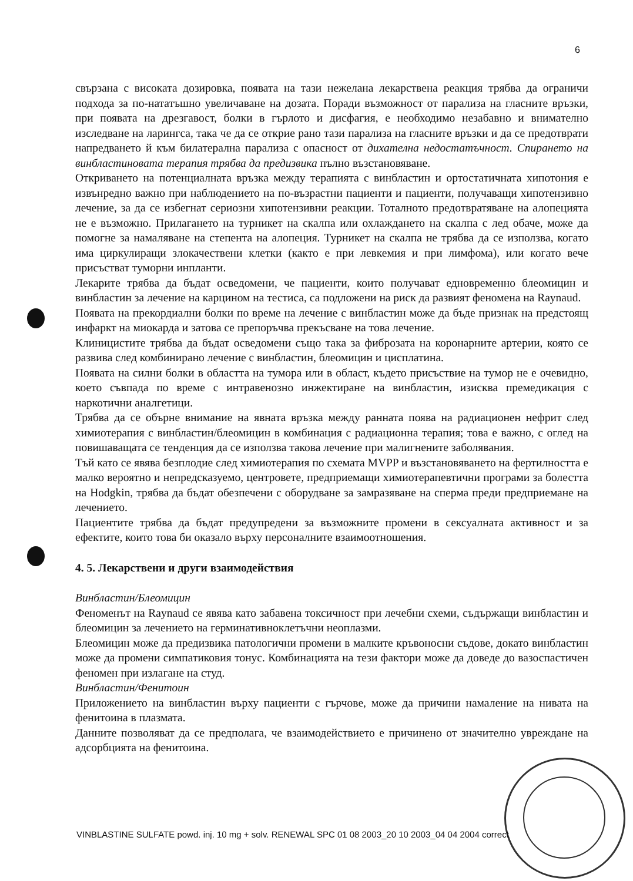6
свързана с високата дозировка, появата на тази нежелана лекарствена реакция трябва да ограничи подхода за по-нататъшно увеличаване на дозата. Поради възможност от парализа на гласните връзки, при появата на дрезгавост, болки в гърлото и дисфагия, е необходимо незабавно и внимателно изследване на ларингса, така че да се открие рано тази парализа на гласните връзки и да се предотврати напредването й към билатерална парализа с опасност от дихателна недостатъчност. Спирането на винбластиновата терапия трябва да предизвика пълно възстановяване.
Откриването на потенциалната връзка между терапията с винбластин и ортостатичната хипотония е извънредно важно при наблюдението на по-възрастни пациенти и пациенти, получаващи хипотензивно лечение, за да се избегнат сериозни хипотензивни реакции. Тоталното предотвратяване на алопецията не е възможно. Прилагането на турникет на скалпа или охлаждането на скалпа с лед обаче, може да помогне за намаляване на степента на алопеция. Турникет на скалпа не трябва да се използва, когато има циркулиращи злокачествени клетки (както е при левкемия и при лимфома), или когато вече присъстват туморни инпланти.
Лекарите трябва да бъдат осведомени, че пациенти, които получават едновременно блеомицин и винбластин за лечение на карцином на тестиса, са подложени на риск да развият феномена на Raynaud.
Появата на прекордиални болки по време на лечение с винбластин може да бъде признак на предстоящ инфаркт на миокарда и затова се препоръчва прекъсване на това лечение.
Клиницистите трябва да бъдат осведомени също така за фиброзата на коронарните артерии, която се развива след комбинирано лечение с винбластин, блеомицин и цисплатина.
Появата на силни болки в областта на тумора или в област, където присъствие на тумор не е очевидно, което съвпада по време с интравенозно инжектиране на винбластин, изисква премедикация с наркотични аналгетици.
Трябва да се обърне внимание на явната връзка между ранната поява на радиационен нефрит след химиотерапия с винбластин/блеомицин в комбинация с радиационна терапия; това е важно, с оглед на повишаващата се тенденция да се използва такова лечение при малигнените заболявания.
Тъй като се явява безплодие след химиотерапия по схемата MVPP и възстановяването на фертилността е малко вероятно и непредсказуемо, центровете, предприемащи химиотерапевтични програми за болестта на Hodgkin, трябва да бъдат обезпечени с оборудване за замразяване на сперма преди предприемане на лечението.
Пациентите трябва да бъдат предупредени за възможните промени в сексуалната активност и за ефектите, които това би оказало върху персоналните взаимоотношения.
4. 5. Лекарствени и други взаимодействия
Винбластин/Блеомицин
Феноменът на Raynaud се явява като забавена токсичност при лечебни схеми, съдържащи винбластин и блеомицин за лечението на герминативноклетъчни неоплазми.
Блеомицин може да предизвика патологични промени в малките кръвоносни съдове, докато винбластин може да промени симпатиковия тонус. Комбинацията на тези фактори може да доведе до вазоспастичен феномен при излагане на студ.
Винбластин/Фенитоин
Приложението на винбластин върху пациенти с гърчове, може да причини намаление на нивата на фенитоина в плазмата.
Данните позволяват да се предполага, че взаимодействието е причинено от значително увреждане на адсорбцията на фенитоина.
VINBLASTINE SULFATE powd. inj. 10 mg + solv. RENEWAL SPC 01 08 2003_20 10 2003_04 04 2004 correct